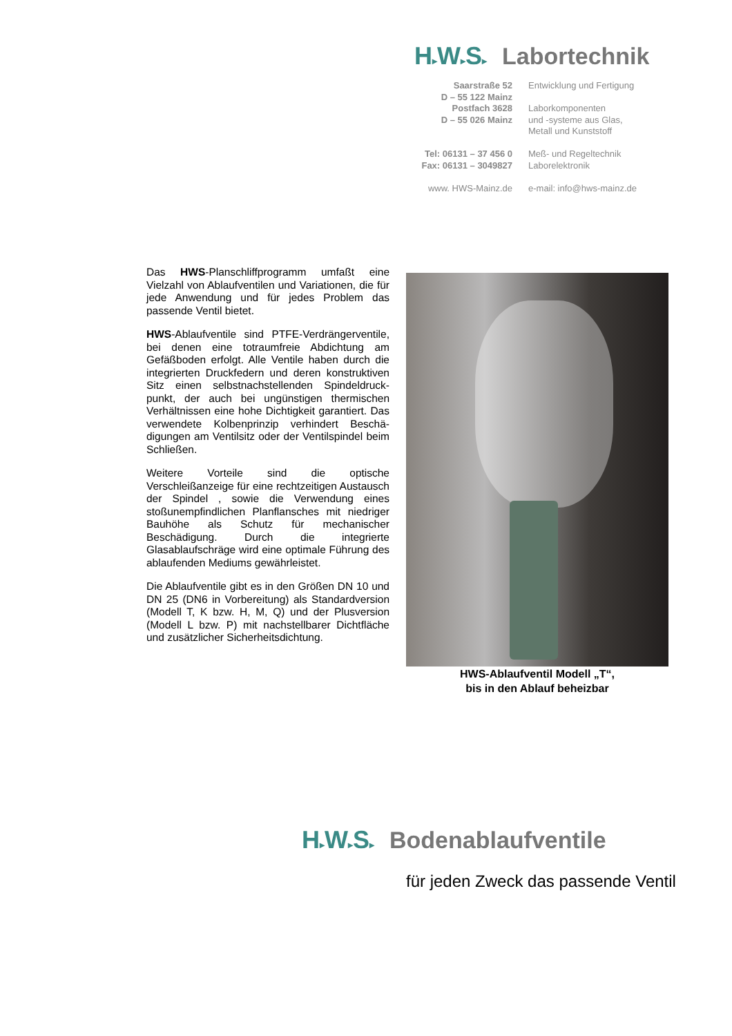H▸W▸S▸ Labortechnik
Saarstraße 52
D – 55 122 Mainz
Postfach 3628
D – 55 026 Mainz
Tel: 06131 – 37 456 0
Fax: 06131 – 3049827
www. HWS-Mainz.de
Entwicklung und Fertigung
Laborkomponenten
und -systeme aus Glas,
Metall und Kunststoff
Meß- und Regeltechnik
Laborelektronik
e-mail: info@hws-mainz.de
Das HWS-Planschliffprogramm umfaßt eine Vielzahl von Ablaufventilen und Variationen, die für jede Anwendung und für jedes Problem das passende Ventil bietet.
HWS-Ablaufventile sind PTFE-Verdrängerventile, bei denen eine totraumfreie Abdichtung am Gefäßboden erfolgt. Alle Ventile haben durch die integrierten Druckfedern und deren konstruktiven Sitz einen selbstnachstellenden Spindeldruck-punkt, der auch bei ungünstigen thermischen Verhältnissen eine hohe Dichtigkeit garantiert. Das verwendete Kolbenprinzip verhindert Beschä-digungen am Ventilsitz oder der Ventilspindel beim Schließen.
Weitere Vorteile sind die optische Verschleißanzeige für eine rechtzeitigen Austausch der Spindel , sowie die Verwendung eines stoßunempfindlichen Planflansches mit niedriger Bauhöhe als Schutz für mechanischer Beschädigung. Durch die integrierte Glasablaufschräge wird eine optimale Führung des ablaufenden Mediums gewährleistet.
Die Ablaufventile gibt es in den Größen DN 10 und DN 25 (DN6 in Vorbereitung) als Standardversion (Modell T, K bzw. H, M, Q) und der Plusversion (Modell L bzw. P) mit nachstellbarer Dichtfläche und zusätzlicher Sicherheitsdichtung.
HWS-Ablaufventil Modell „T“,
bis in den Ablauf beheizbar
H▸W▸S▸ Bodenablaufventile
für jeden Zweck das passende Ventil